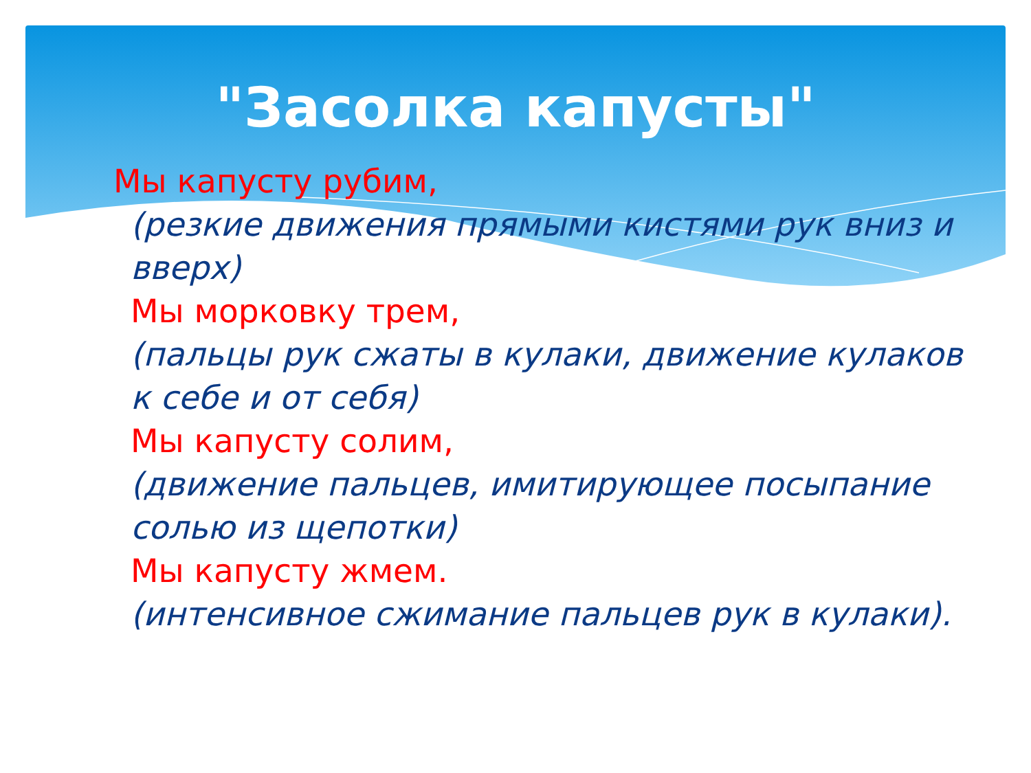"Засолка капусты"
Мы капусту рубим,
(резкие движения прямыми кистями рук вниз и вверх)
Мы морковку трем,
(пальцы рук сжаты в кулаки, движение кулаков к себе и от себя)
Мы капусту солим,
(движение пальцев, имитирующее посыпание солью из щепотки)
Мы капусту жмем.
(интенсивное сжимание пальцев рук в кулаки).